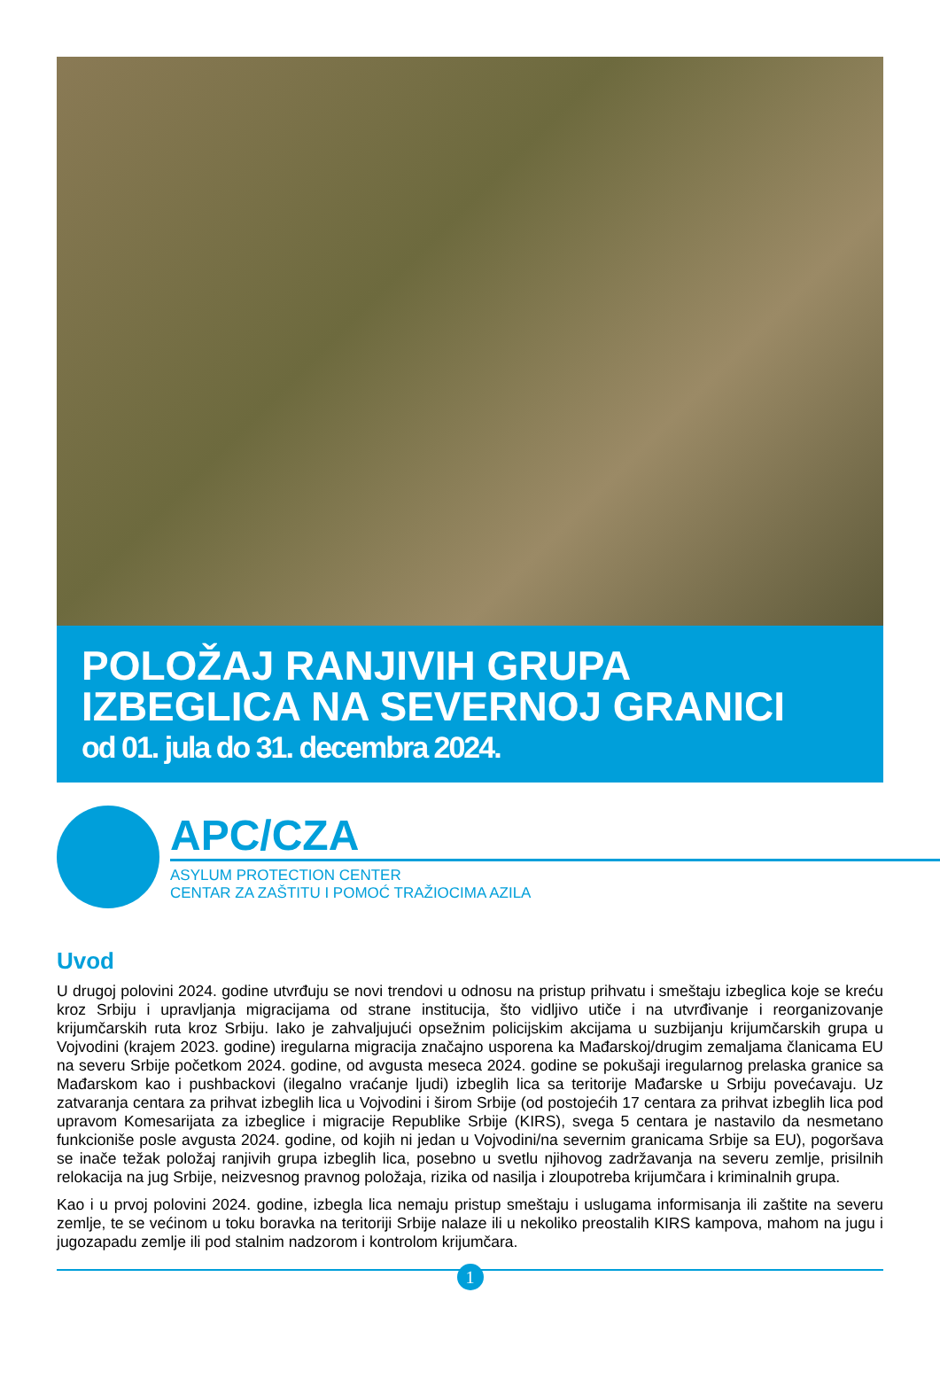POLOŽAJ RANJIVIH GRUPA IZBEGLICA NA SEVERNOJ GRANICI
od 01. jula do 31. decembra 2024.
APC/CZA
ASYLUM PROTECTION CENTER
CENTAR ZA ZAŠTITU I POMOĆ TRAŽIOCIMA AZILA
Uvod
U drugoj polovini 2024. godine utvrđuju se novi trendovi u odnosu na pristup prihvatu i smeštaju izbeglica koje se kreću kroz Srbiju i upravljanja migracijama od strane institucija, što vidljivo utiče i na utvrđivanje i reorganizovanje krijumčarskih ruta kroz Srbiju. Iako je zahvaljujući opsežnim policijskim akcijama u suzbijanju krijumčarskih grupa u Vojvodini (krajem 2023. godine) iregularna migracija značajno usporena ka Mađarskoj/drugim zemaljama članicama EU na severu Srbije početkom 2024. godine, od avgusta meseca 2024. godine se pokušaji iregularnog prelaska granice sa Mađarskom kao i pushbackovi (ilegalno vraćanje ljudi) izbeglih lica sa teritorije Mađarske u Srbiju povećavaju. Uz zatvaranja centara za prihvat izbeglih lica u Vojvodini i širom Srbije (od postojećih 17 centara za prihvat izbeglih lica pod upravom Komesarijata za izbeglice i migracije Republike Srbije (KIRS), svega 5 centara je nastavilo da nesmetano funkcioniše posle avgusta 2024. godine, od kojih ni jedan u Vojvodini/na severnim granicama Srbije sa EU), pogoršava se inače težak položaj ranjivih grupa izbeglih lica, posebno u svetlu njihovog zadržavanja na severu zemlje, prisilnih relokacija na jug Srbije, neizvesnog pravnog položaja, rizika od nasilja i zloupotreba krijumčara i kriminalnih grupa.
Kao i u prvoj polovini 2024. godine, izbegla lica nemaju pristup smeštaju i uslugama informisanja ili zaštite na severu zemlje, te se većinom u toku boravka na teritoriji Srbije nalaze ili u nekoliko preostalih KIRS kampova, mahom na jugu i jugozapadu zemlje ili pod stalnim nadzorom i kontrolom krijumčara.
1